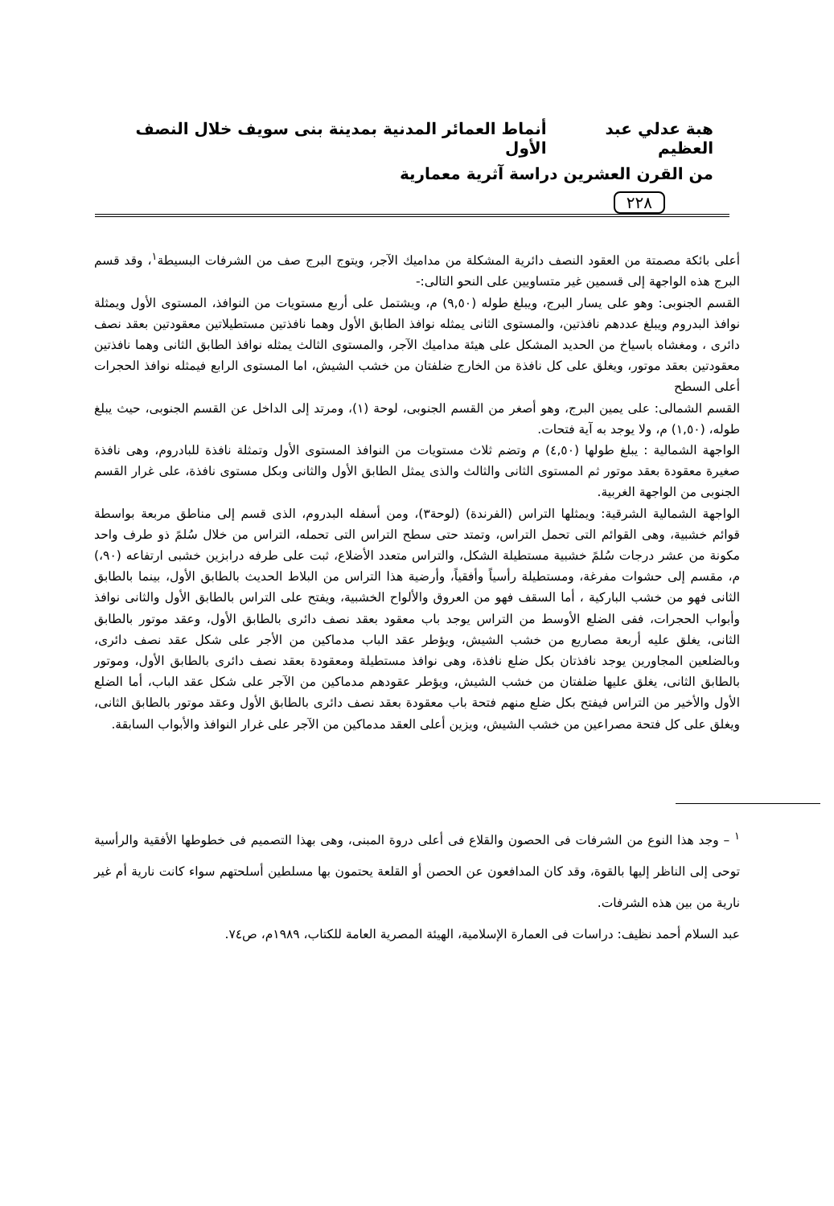هبة عدلي عبد العظيم أنماط العمائر المدنية بمدينة بنى سويف خلال النصف الأول
من القرن العشرين دراسة آثرية معمارية
٢٢٨
أعلى بائكة مصمتة من العقود النصف دائرية المشكلة من مداميك الآجر، ويتوج البرج صف من الشرفات البسيطة<sup>١</sup>، وقد قسم البرج هذه الواجهة إلى قسمين غير متساويين على النحو التالى:-
القسم الجنوبى: وهو على يسار البرج، ويبلغ طوله (٩,٥٠) م، ويشتمل على أربع مستويات من النوافذ، المستوى الأول ويمثلة نوافذ البدروم ويبلغ عددهم نافذتين، والمستوى الثانى يمثله نوافذ الطابق الأول وهما نافذتين مستطيلاتين معقودتين بعقد نصف دائرى ، ومغشاه باسياخ من الحديد المشكل على هيئة مداميك الآجر، والمستوى الثالث يمثله نوافذ الطابق الثانى وهما نافذتين معقودتين بعقد موتور، ويغلق على كل نافذة من الخارج ضلفتان من خشب الشيش، اما المستوى الرابع فيمثله نوافذ الحجرات أعلى السطح
القسم الشمالى: على يمين البرج، وهو أصغر من القسم الجنوبى، لوحة (١)، ومرتد إلى الداخل عن القسم الجنوبى، حيث يبلغ طوله، (١,٥٠) م، ولا يوجد به آية فتحات.
الواجهة الشمالية : يبلغ طولها (٤,٥٠) م وتضم ثلاث مستويات من النوافذ المستوى الأول وتمثلة نافذة للبادروم، وهى نافذة صغيرة معقودة بعقد موتور ثم المستوى الثانى والثالث والذى يمثل الطابق الأول والثانى وبكل مستوى نافذة، على غرار القسم الجنوبى من الواجهة الغربية.
الواجهة الشمالية الشرقية: ويمثلها التراس (الفرندة) (لوحة٣)، ومن أسفله البدروم، الذى قسم إلى مناطق مربعة بواسطة قوائم خشبية، وهى القوائم التى تحمل التراس، وتمتد حتى سطح التراس التى تحمله، التراس من خلال سُلمً ذو طرف واحد مكونة من عشر درجات سُلمً خشبية مستطيلة الشكل، والتراس متعدد الأضلاع، ثبت على طرفه درابزين خشبى ارتفاعه (٩٠،) م، مقسم إلى حشوات مفرغة، ومستطيلة رأسياً وأفقياً، وأرضية هذا التراس من البلاط الحديث بالطابق الأول، بينما بالطابق الثانى فهو من خشب الباركية ، أما السقف فهو من العروق والألواح الخشبية، ويفتح على التراس بالطابق الأول والثانى نوافذ وأبواب الحجرات، ففى الضلع الأوسط من التراس يوجد باب معقود بعقد نصف دائرى بالطابق الأول، وعقد موتور بالطابق الثانى، يغلق عليه أربعة مصاريع من خشب الشيش، ويؤطر عقد الباب مدماكين من الأجر على شكل عقد نصف دائرى، وبالضلعين المجاورين يوجد نافذتان بكل ضلع نافذة، وهى نوافذ مستطيلة ومعقودة بعقد نصف دائرى بالطابق الأول، وموتور بالطابق الثانى، يغلق عليها ضلفتان من خشب الشيش، ويؤطر عقودهم مدماكين من الآجر على شكل عقد الباب، أما الضلع الأول والأخير من التراس فيفتح بكل ضلع منهم فتحة باب معقودة بعقد نصف دائرى بالطابق الأول وعقد موتور بالطابق الثانى، ويغلق على كل فتحة مصراعين من خشب الشيش، ويزين أعلى العقد مدماكين من الآجر على غرار النوافذ والأبواب السابقة.
<sup>١</sup> – وجد هذا النوع من الشرفات فى الحصون والقلاع فى أعلى دروة المبنى، وهى بهذا التصميم فى خطوطها الأفقية والرأسية توحى إلى الناظر إليها بالقوة، وقد كان المدافعون عن الحصن أو القلعة يحتمون بها مسلطين أسلحتهم سواء كانت نارية أم غير نارية من بين هذه الشرفات.
عبد السلام أحمد نظيف: دراسات فى العمارة الإسلامية، الهيئة المصرية العامة للكتاب، ١٩٨٩م، ص٧٤.